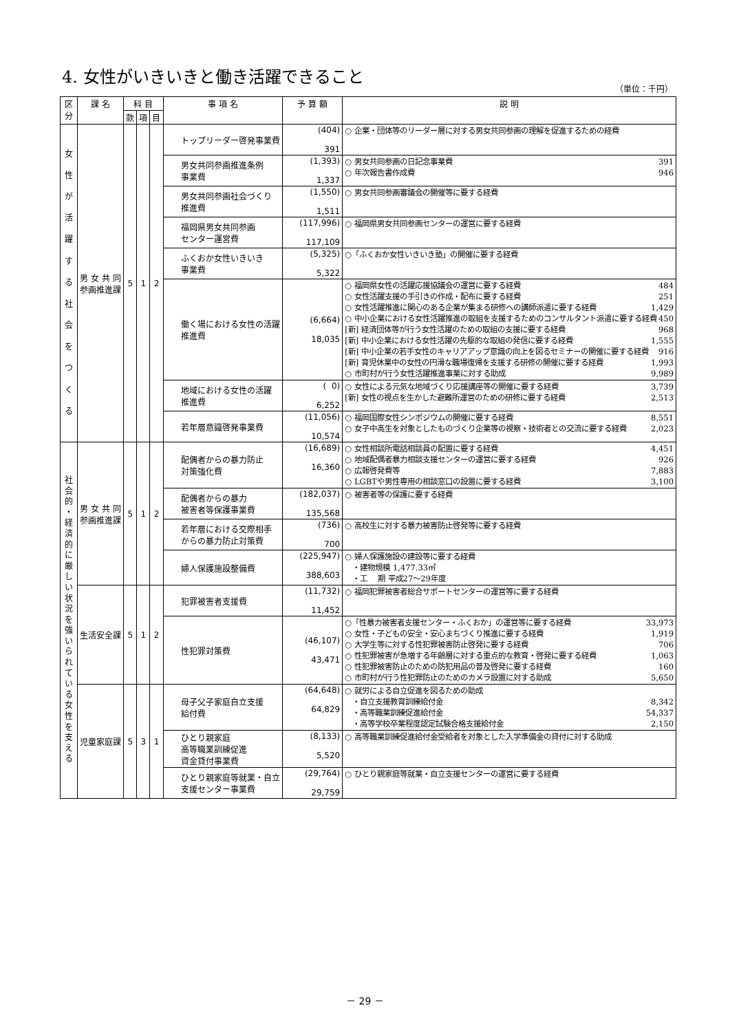4. 女性がいきいきと働き活躍できること
（単位：千円）
| 区分 | 課 名 | 科 目 | | | 事 項 名 | 予 算 額 | 説 明 |
| --- | --- | --- | --- | --- | --- | --- | --- |
| | | 款 | 項 | 目 | | | |
| 女 性 が 活 躍 す る 社 会 を つ く る | 男 女 共 同 参画推進課 | 5 | 1 | 2 | トップリーダー啓発事業費 | (404) 391 | ○ 企業・団体等のリーダー層に対する男女共同参画の理解を促進するための経費 |
| | | | | | 男女共同参画推進条例 事業費 | (1,393) 1,337 | ○ 男女共同参画の日記念事業費 391 ○ 年次報告書作成費 946 |
| | | | | | 男女共同参画社会づくり 推進費 | (1,550) 1,511 | ○ 男女共同参画審議会の開催等に要する経費 |
| | | | | | 福岡県男女共同参画 センター運営費 | (117,996) 117,109 | ○ 福岡県男女共同参画センターの運営に要する経費 |
| | | | | | ふくおか女性いきいき 事業費 | (5,325) 5,322 | ○「ふくおか女性いきいき塾」の開催に要する経費 |
| | | | | | 働く場における女性の活躍 推進費 | (6,664) 18,035 | ○ 福岡県女性の活躍応援協議会の運営に要する経費 484 ○ 女性活躍支援の手引きの作成・配布に要する経費 251 ○ 女性活躍推進に関心のある企業が集まる研修への講師派遣に要する経費 1,429 ○ 中小企業における女性活躍推進の取組を支援するためのコンサルタント派遣に要する経費 450 [新] 経済団体等が行う女性活躍のための取組の支援に要する経費 968 [新] 中小企業における女性活躍の先駆的な取組の発信に要する経費 1,555 [新] 中小企業の若手女性のキャリアアップ意識の向上を図るセミナーの開催に要する経費 916 [新] 育児休業中の女性の円滑な職場復帰を支援する研修の開催に要する経費 1,993 ○ 市町村が行う女性活躍推進事業に対する助成 9,989 |
| | | | | | 地域における女性の活躍 推進費 | ( 0) 6,252 | ○ 女性による元気な地域づくり応援講座等の開催に要する経費 3,739 [新] 女性の視点を生かした避難所運営のための研修に要する経費 2,513 |
| | | | | | 若年層意識啓発事業費 | (11,056) 10,574 | ○ 福岡国際女性シンポジウムの開催に要する経費 8,551 ○ 女子中高生を対象としたものづくり企業等の視察・技術者との交流に要する経費 2,023 |
| 社 会 的 ・ 経 済 的 に 厳 し い 状 況 を 強 い ら れ て い る 女 性 を 支 え る | 男 女 共 同 参画推進課 | 5 | 1 | 2 | 配偶者からの暴力防止 対策強化費 | (16,689) 16,360 | ○ 女性相談所電話相談員の配置に要する経費 4,451 ○ 地域配偶者暴力相談支援センターの運営に要する経費 926 ○ 広報啓発費等 7,883 ○ LGBTや男性専用の相談窓口の設置に要する経費 3,100 |
| | | | | | 配偶者からの暴力 被害者等保護事業費 | (182,037) 135,568 | ○ 被害者等の保護に要する経費 |
| | | | | | 若年層における交際相手 からの暴力防止対策費 | (736) 700 | ○ 高校生に対する暴力被害防止啓発等に要する経費 |
| | | | | | 婦人保護施設整備費 | (225,947) 388,603 | ○ 婦人保護施設の建設等に要する経費 ・建物規模 1,477.33㎡ ・工 期 平成27～29年度 |
| | 生活安全課 | 5 | 1 | 2 | 犯罪被害者支援費 | (11,732) 11,452 | ○ 福岡犯罪被害者総合サポートセンターの運営等に要する経費 |
| | | | | | 性犯罪対策費 | (46,107) 43,471 | ○「性暴力被害者支援センター・ふくおか」の運営等に要する経費 33,973 ○ 女性・子どもの安全・安心まちづくり推進に要する経費 1,919 ○ 大学生等に対する性犯罪被害防止啓発に要する経費 706 ○ 性犯罪被害が急増する年齢層に対する重点的な教育・啓発に要する経費 1,063 ○ 性犯罪被害防止のための防犯用品の普及啓発に要する経費 160 ○ 市町村が行う性犯罪防止のためのカメラ設置に対する助成 5,650 |
| | 児童家庭課 | 5 | 3 | 1 | 母子父子家庭自立支援 給付費 | (64,648) 64,829 | ○ 就労による自立促進を図るための助成 ・自立支援教育訓練給付金 8,342 ・高等職業訓練促進給付金 54,337 ・高等学校卒業程度認定試験合格支援給付金 2,150 |
| | | | | | ひとり親家庭 高等職業訓練促進 資金貸付事業費 | (8,133) 5,520 | ○ 高等職業訓練促進給付金受給者を対象とした入学準備金の貸付に対する助成 |
| | | | | | ひとり親家庭等就業・自立 支援センター事業費 | (29,764) 29,759 | ○ ひとり親家庭等就業・自立支援センターの運営に要する経費 |
－ 29 －